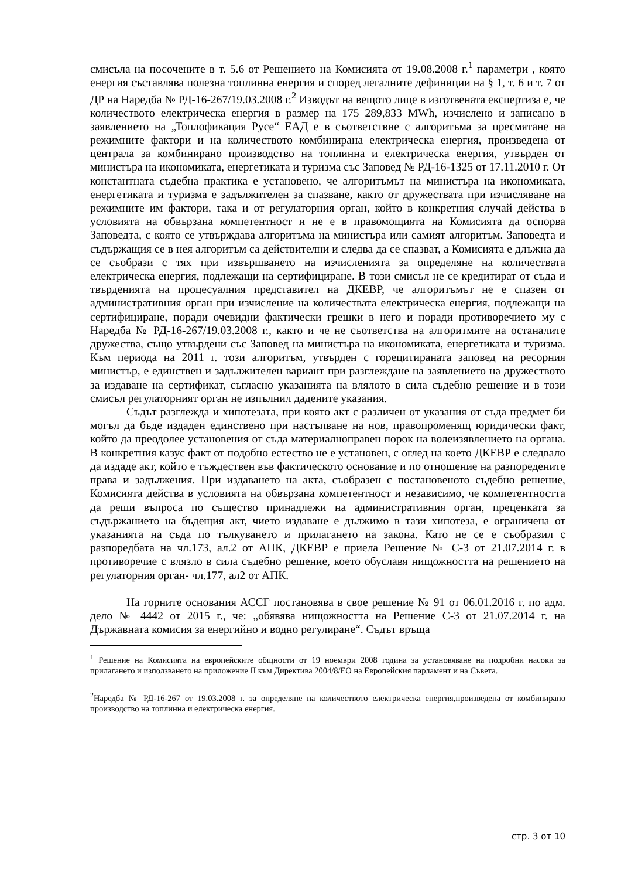смисъла на посочените в т. 5.6 от Решението на Комисията от 19.08.2008 г.<sup>1</sup> параметри , която енергия съставлява полезна топлинна енергия и според легалните дефиниции на § 1, т. 6 и т. 7 от ДР на Наредба № РД-16-267/19.03.2008 г.<sup>2</sup> Изводът на вещото лице в изготвената експертиза е, че количеството електрическа енергия в размер на 175 289,833 MWh, изчислено и записано в заявлението на „Топлофикация Русе“ ЕАД е в съответствие с алгоритъма за пресмятане на режимните фактори и на количеството комбинирана електрическа енергия, произведена от централа за комбинирано производство на топлинна и електрическа енергия, утвърден от министъра на икономиката, енергетиката и туризма със Заповед № РД-16-1325 от 17.11.2010 г. От константната съдебна практика е установено, че алгоритъмът на министъра на икономиката, енергетиката и туризма е задължителен за спазване, както от дружествата при изчисляване на режимните им фактори, така и от регулаторния орган, който в конкретния случай действа в условията на обвързана компетентност и не е в правомощията на Комисията да оспорва Заповедта, с която се утвърждава алгоритъма на министъра или самият алгоритъм. Заповедта и съдържащия се в нея алгоритъм са действителни и следва да се спазват, а Комисията е длъжна да се съобрази с тях при извършването на изчисленията за определяне на количествата електрическа енергия, подлежащи на сертифициране. В този смисъл не се кредитират от съда и твърденията на процесуалния представител на ДКЕВР, че алгоритъмът не е спазен от административния орган при изчисление на количествата електрическа енергия, подлежащи на сертифициране, поради очевидни фактически грешки в него и поради противоречието му с Наредба № РД-16-267/19.03.2008 г., както и че не съответства на алгоритмите на останалите дружества, също утвърдени със Заповед на министъра на икономиката, енергетиката и туризма. Към периода на 2011 г. този алгоритъм, утвърден с горецитираната заповед на ресорния министър, е единствен и задължителен вариант при разглеждане на заявлението на дружеството за издаване на сертификат, съгласно указанията на влялото в сила съдебно решение и в този смисъл регулаторният орган не изпълнил дадените указания.
Съдът разглежда и хипотезата, при която акт с различен от указания от съда предмет би могъл да бъде издаден единствено при настъпване на нов, правопроменящ юридически факт, който да преодолее установения от съда материалноправен порок на волеизявлението на органа. В конкретния казус факт от подобно естество не е установен, с оглед на което ДКЕВР е следвало да издаде акт, който е тъждествен във фактическото основание и по отношение на разпоредените права и задължения. При издаването на акта, съобразен с постановеното съдебно решение, Комисията действа в условията на обвързана компетентност и независимо, че компетентността да реши въпроса по същество принадлежи на административния орган, преценката за съдържанието на бъдещия акт, чието издаване е дължимо в тази хипотеза, е ограничена от указанията на съда по тълкуването и прилагането на закона. Като не се е съобразил с разпоредбата на чл.173, ал.2 от АПК, ДКЕВР е приела Решение № С-3 от 21.07.2014 г. в противоречие с влязло в сила съдебно решение, което обуславя нищожността на решението на регулаторния орган- чл.177, ал2 от АПК.
На горните основания АССГ постановява в свое решение № 91 от 06.01.2016 г. по адм. дело № 4442 от 2015 г., че: „обявява нищожността на Решение С-3 от 21.07.2014 г. на Държавната комисия за енергийно и водно регулиране“. Съдът връща
<sup>1</sup> Решение на Комисията на европейските общности от 19 ноември 2008 година за установяване на подробни насоки за прилагането и използването на приложение II към Директива 2004/8/ЕО на Европейския парламент и на Съвета.
<sup>2</sup> Наредба № РД-16-267 от 19.03.2008 г. за определяне на количеството електрическа енергия,произведена от комбинирано производство на топлинна и електрическа енергия.
стр. 3 от 10